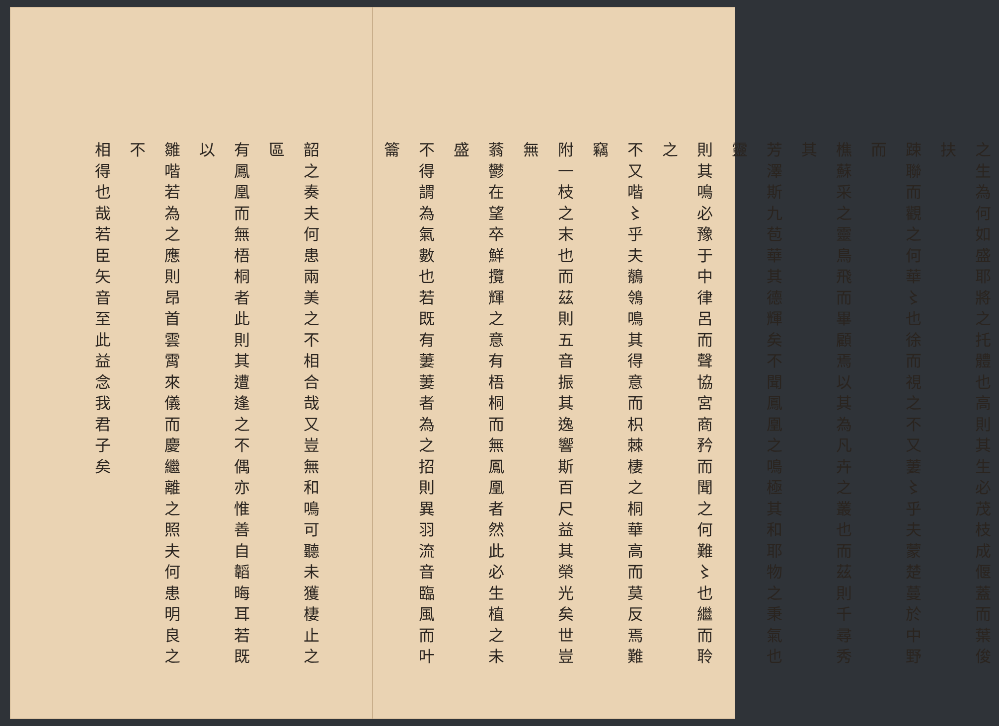之生為何如盛耶將之托體也高則其生必茂枝成偃蓋而葉俊扶
踈聯而觀之何華〻也徐而視之不又萋〻乎夫蒙楚蔓於中野而
樵蘇采之靈鳥飛而畢顧焉以其為凡卉之叢也而茲則千尋秀其
芳澤斯九苞華其德輝矣不聞鳳凰之鳴極其和耶物之秉氣也靈
則其鳴必豫于中律呂而聲協宮商矜而聞之何難〻也繼而聆之
不又喈〻乎夫鶺鴒鳴其得意而枳棘棲之桐華高而莫反焉難竊
附一枝之末也而茲則五音振其逸響斯百尺益其榮光矣世豈無
蓊鬱在望卒鮮攬輝之意有梧桐而無鳳凰者然此必生植之未盛
不得謂為氣數也若既有萋萋者為之招則異羽流音臨風而叶籥
韶之奏夫何患兩美之不相合哉又豈無和鳴可聽未獲棲止之區
有鳳凰而無梧桐者此則其遭逢之不偶亦惟善自韜晦耳若既以
雛喈若為之應則昂首雲霄來儀而慶繼離之照夫何患明良之不
相得也哉若臣矢音至此益念我君子矣